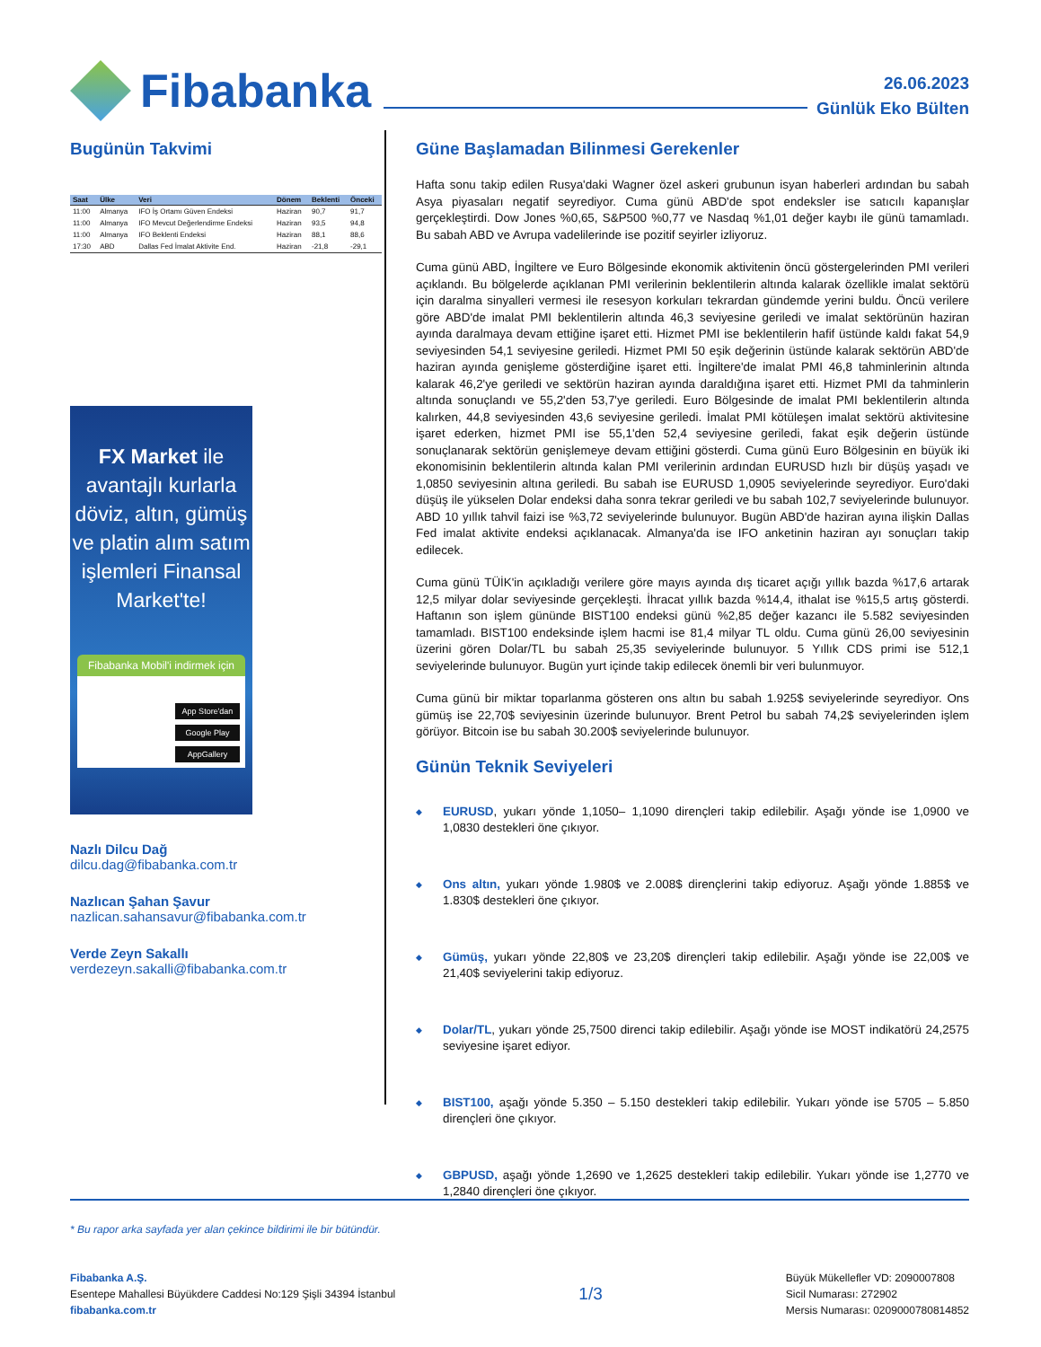Fibabanka
26.06.2023
Günlük Eko Bülten
Bugünün Takvimi
| Saat | Ülke | Veri | Dönem | Beklenti | Önceki |
| --- | --- | --- | --- | --- | --- |
| 11:00 | Almanya | IFO İş Ortamı Güven Endeksi | Haziran | 90,7 | 91,7 |
| 11:00 | Almanya | IFO Mevcut Değerlendirme Endeksi | Haziran | 93,5 | 94,8 |
| 11:00 | Almanya | IFO Beklenti Endeksi | Haziran | 88,1 | 88,6 |
| 17:30 | ABD | Dallas Fed İmalat Aktivite End. | Haziran | -21,8 | -29,1 |
FX Market ile avantajlı kurlarla döviz, altın, gümüş ve platin alım satım işlemleri Finansal Market'te!
Fibabanka Mobil'i indirmek için
App Store'dan
Google Play
AppGallery
Nazlı Dilcu Dağ
dilcu.dag@fibabanka.com.tr
Nazlıcan Şahan Şavur
nazlican.sahansavur@fibabanka.com.tr
Verde Zeyn Sakallı
verdezeyn.sakalli@fibabanka.com.tr
Güne Başlamadan Bilinmesi Gerekenler
Hafta sonu takip edilen Rusya'daki Wagner özel askeri grubunun isyan haberleri ardından bu sabah Asya piyasaları negatif seyrediyor. Cuma günü ABD'de spot endeksler ise satıcılı kapanışlar gerçekleştirdi. Dow Jones %0,65, S&P500 %0,77 ve Nasdaq %1,01 değer kaybı ile günü tamamladı. Bu sabah ABD ve Avrupa vadelilerinde ise pozitif seyirler izliyoruz.
Cuma günü ABD, İngiltere ve Euro Bölgesinde ekonomik aktivitenin öncü göstergelerinden PMI verileri açıklandı. Bu bölgelerde açıklanan PMI verilerinin beklentilerin altında kalarak özellikle imalat sektörü için daralma sinyalleri vermesi ile resesyon korkuları tekrardan gündemde yerini buldu. Öncü verilere göre ABD'de imalat PMI beklentilerin altında 46,3 seviyesine geriledi ve imalat sektörünün haziran ayında daralmaya devam ettiğine işaret etti. Hizmet PMI ise beklentilerin hafif üstünde kaldı fakat 54,9 seviyesinden 54,1 seviyesine geriledi. Hizmet PMI 50 eşik değerinin üstünde kalarak sektörün ABD'de haziran ayında genişleme gösterdiğine işaret etti. İngiltere'de imalat PMI 46,8 tahminlerinin altında kalarak 46,2'ye geriledi ve sektörün haziran ayında daraldığına işaret etti. Hizmet PMI da tahminlerin altında sonuçlandı ve 55,2'den 53,7'ye geriledi. Euro Bölgesinde de imalat PMI beklentilerin altında kalırken, 44,8 seviyesinden 43,6 seviyesine geriledi. İmalat PMI kötüleşen imalat sektörü aktivitesine işaret ederken, hizmet PMI ise 55,1'den 52,4 seviyesine geriledi, fakat eşik değerin üstünde sonuçlanarak sektörün genişlemeye devam ettiğini gösterdi. Cuma günü Euro Bölgesinin en büyük iki ekonomisinin beklentilerin altında kalan PMI verilerinin ardından EURUSD hızlı bir düşüş yaşadı ve 1,0850 seviyesinin altına geriledi. Bu sabah ise EURUSD 1,0905 seviyelerinde seyrediyor. Euro'daki düşüş ile yükselen Dolar endeksi daha sonra tekrar geriledi ve bu sabah 102,7 seviyelerinde bulunuyor. ABD 10 yıllık tahvil faizi ise %3,72 seviyelerinde bulunuyor. Bugün ABD'de haziran ayına ilişkin Dallas Fed imalat aktivite endeksi açıklanacak. Almanya'da ise IFO anketinin haziran ayı sonuçları takip edilecek.
Cuma günü TÜİK'in açıkladığı verilere göre mayıs ayında dış ticaret açığı yıllık bazda %17,6 artarak 12,5 milyar dolar seviyesinde gerçekleşti. İhracat yıllık bazda %14,4, ithalat ise %15,5 artış gösterdi. Haftanın son işlem gününde BIST100 endeksi günü %2,85 değer kazancı ile 5.582 seviyesinden tamamladı. BIST100 endeksinde işlem hacmi ise 81,4 milyar TL oldu. Cuma günü 26,00 seviyesinin üzerini gören Dolar/TL bu sabah 25,35 seviyelerinde bulunuyor. 5 Yıllık CDS primi ise 512,1 seviyelerinde bulunuyor. Bugün yurt içinde takip edilecek önemli bir veri bulunmuyor.
Cuma günü bir miktar toparlanma gösteren ons altın bu sabah 1.925$ seviyelerinde seyrediyor. Ons gümüş ise 22,70$ seviyesinin üzerinde bulunuyor. Brent Petrol bu sabah 74,2$ seviyelerinden işlem görüyor. Bitcoin ise bu sabah 30.200$ seviyelerinde bulunuyor.
Günün Teknik Seviyeleri
◆ EURUSD, yukarı yönde 1,1050– 1,1090 dirençleri takip edilebilir. Aşağı yönde ise 1,0900 ve 1,0830 destekleri öne çıkıyor.
◆ Ons altın, yukarı yönde 1.980$ ve 2.008$ dirençlerini takip ediyoruz. Aşağı yönde 1.885$ ve 1.830$ destekleri öne çıkıyor.
◆ Gümüş, yukarı yönde 22,80$ ve 23,20$ dirençleri takip edilebilir. Aşağı yönde ise 22,00$ ve 21,40$ seviyelerini takip ediyoruz.
◆ Dolar/TL, yukarı yönde 25,7500 direnci takip edilebilir. Aşağı yönde ise MOST indikatörü 24,2575 seviyesine işaret ediyor.
◆ BIST100, aşağı yönde 5.350 – 5.150 destekleri takip edilebilir. Yukarı yönde ise 5705 – 5.850 dirençleri öne çıkıyor.
◆ GBPUSD, aşağı yönde 1,2690 ve 1,2625 destekleri takip edilebilir. Yukarı yönde ise 1,2770 ve 1,2840 dirençleri öne çıkıyor.
* Bu rapor arka sayfada yer alan çekince bildirimi ile bir bütündür.
Fibabanka A.Ş.
Esentepe Mahallesi Büyükdere Caddesi No:129 Şişli 34394 İstanbul
fibabanka.com.tr
1/3
Büyük Mükellefler VD: 2090007808
Sicil Numarası: 272902
Mersis Numarası: 0209000780814852